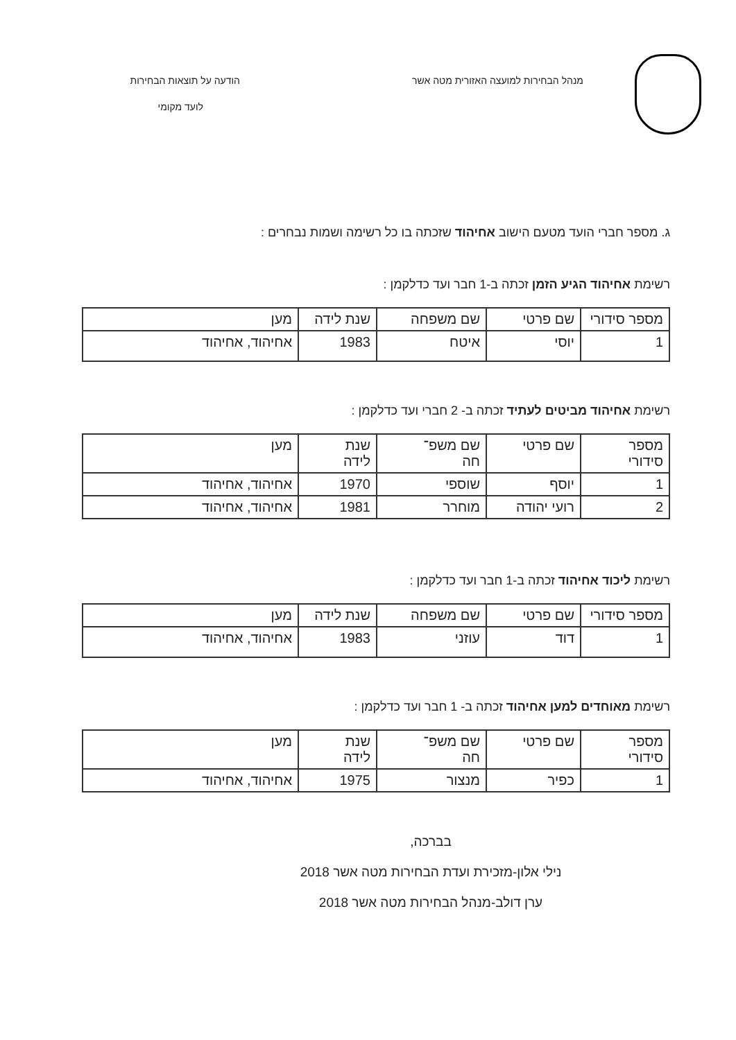מנהל הבחירות למועצה האזורית מטה אשר
הודעה על תוצאות הבחירות
לועד מקומי
ג. מספר חברי הועד מטעם הישוב אחיהוד שזכתה בו כל רשימה ושמות נבחרים :
רשימת אחיהוד הגיע הזמן זכתה ב-1 חבר ועד כדלקמן :
| מספר סידורי | שם פרטי | שם משפחה | שנת לידה | מען |
| --- | --- | --- | --- | --- |
| 1 | יוסי | איטח | 1983 | אחיהוד, אחיהוד |
רשימת אחיהוד מביטים לעתיד זכתה ב- 2 חברי ועד כדלקמן :
| מספר סידורי | שם פרטי | שם משפ־ חה | שנת לידה | מען |
| --- | --- | --- | --- | --- |
| 1 | יוסף | שוספי | 1970 | אחיהוד, אחיהוד |
| 2 | רועי יהודה | מוחרר | 1981 | אחיהוד, אחיהוד |
רשימת ליכוד אחיהוד זכתה ב-1 חבר ועד כדלקמן :
| מספר סידורי | שם פרטי | שם משפחה | שנת לידה | מען |
| --- | --- | --- | --- | --- |
| 1 | דוד | עוזני | 1983 | אחיהוד, אחיהוד |
רשימת מאוחדים למען אחיהוד זכתה ב- 1 חבר ועד כדלקמן :
| מספר סידורי | שם פרטי | שם משפ־ חה | שנת לידה | מען |
| --- | --- | --- | --- | --- |
| 1 | כפיר | מנצור | 1975 | אחיהוד, אחיהוד |
בברכה,
נילי אלון-מזכירת ועדת הבחירות מטה אשר 2018
ערן דולב-מנהל הבחירות מטה אשר 2018